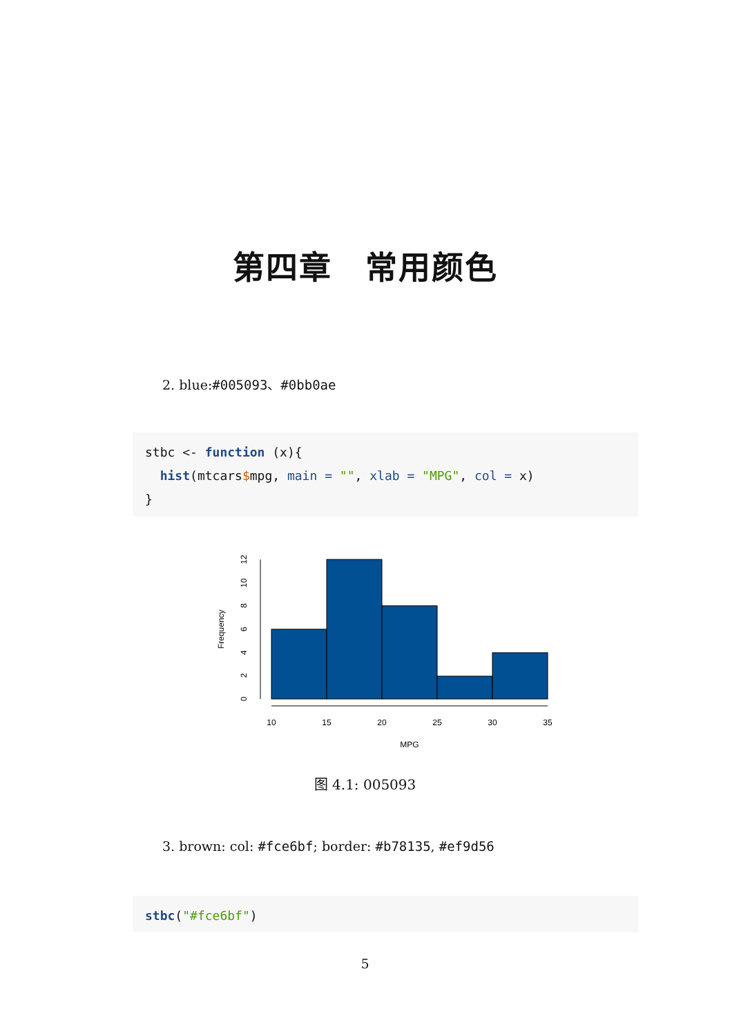第四章　常用颜色
2. blue:#005093、#0bb0ae
stbc <- function (x){ hist(mtcars$mpg, main = "", xlab = "MPG", col = x) }
10
15
20
25
30
35
MPG
0
2
4
6
8
10
12
Frequency
图 4.1: 005093
3. brown: col: #fce6bf; border: #b78135, #ef9d56
stbc("#fce6bf")
5